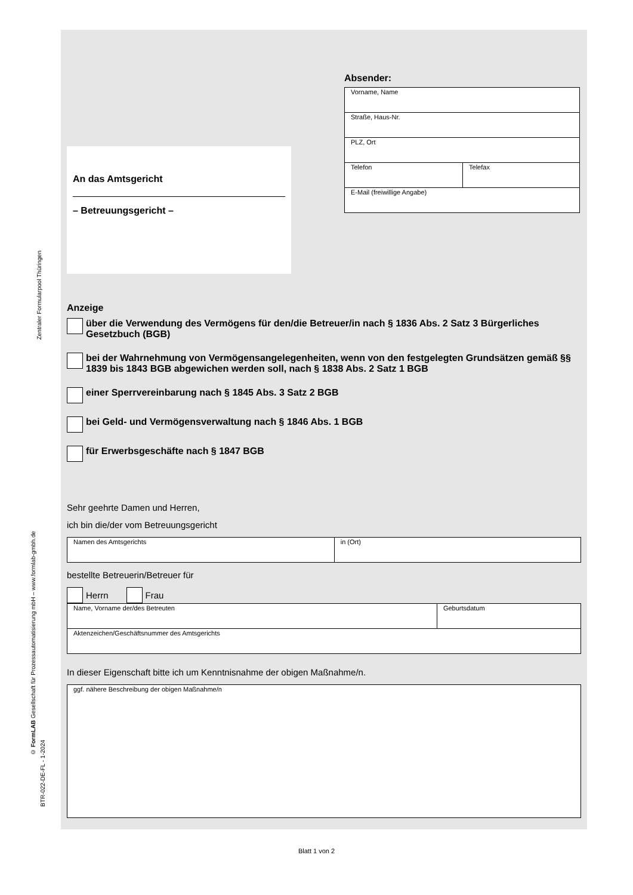Absender:
| Vorname, Name | |
| Straße, Haus-Nr. | |
| PLZ, Ort | |
| Telefon | Telefax |
| E-Mail (freiwillige Angabe) | |
An das Amtsgericht
– Betreuungsgericht –
Anzeige
über die Verwendung des Vermögens für den/die Betreuer/in nach § 1836 Abs. 2 Satz 3 Bürgerliches Gesetzbuch (BGB)
bei der Wahrnehmung von Vermögensangelegenheiten, wenn von den festgelegten Grundsätzen gemäß §§ 1839 bis 1843 BGB abgewichen werden soll, nach § 1838 Abs. 2 Satz 1 BGB
einer Sperrvereinbarung nach § 1845 Abs. 3 Satz 2 BGB
bei Geld- und Vermögensverwaltung nach § 1846 Abs. 1 BGB
für Erwerbsgeschäfte nach § 1847 BGB
Sehr geehrte Damen und Herren,
ich bin die/der vom Betreuungsgericht
| Namen des Amtsgerichts | in (Ort) |
bestellte Betreuerin/Betreuer für
Herrn Frau
| Name, Vorname der/des Betreuten | Geburtsdatum |
| Aktenzeichen/Geschäftsnummer des Amtsgerichts | |
In dieser Eigenschaft bitte ich um Kenntnisnahme der obigen Maßnahme/n.
| ggf. nähere Beschreibung der obigen Maßnahme/n |
Zentraler Formularpool Thüringen
© FormLAB Gesellschaft für Prozessautomatisierung mbH – www.formlab-gmbh.de
BTR-022-DE-FL - 1-2024
Blatt 1 von 2